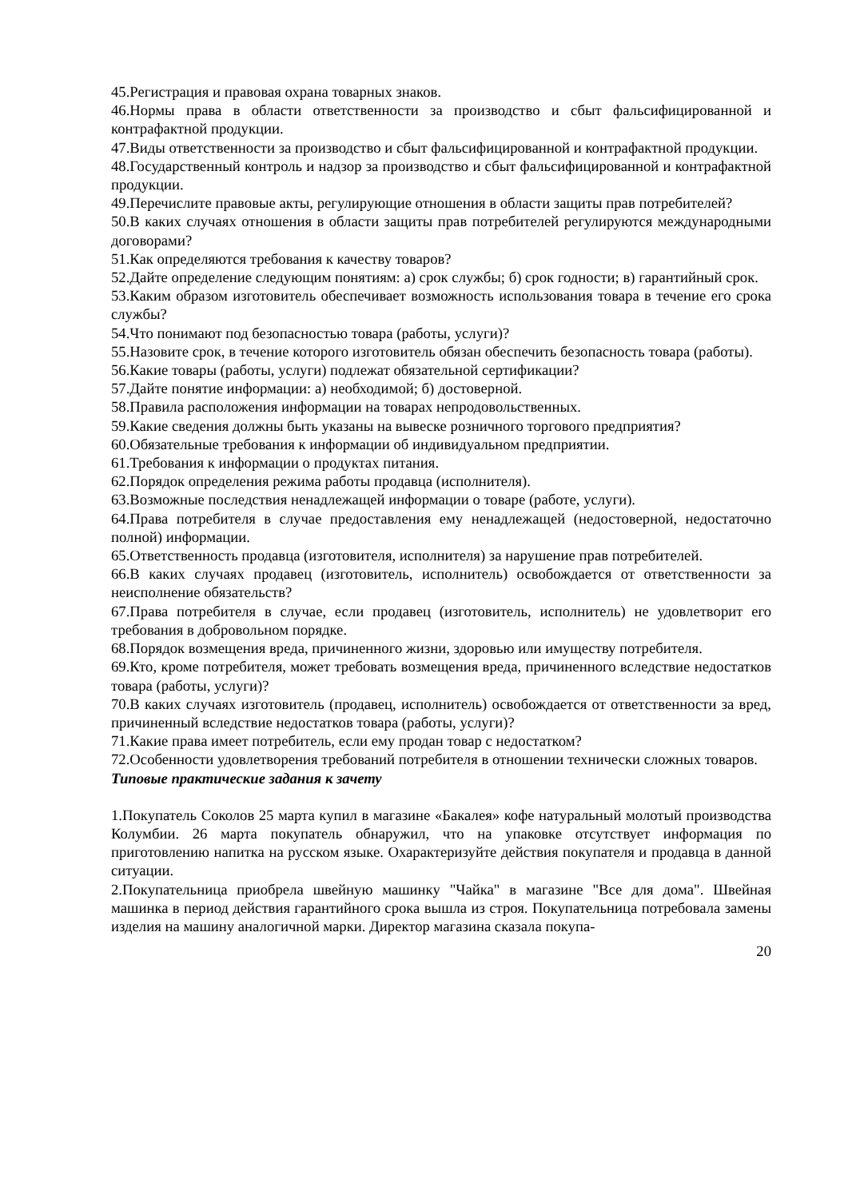45.Регистрация и правовая охрана товарных знаков.
46.Нормы права в области ответственности за производство и сбыт фальсифицированной и контрафактной продукции.
47.Виды ответственности за производство и сбыт фальсифицированной и контрафактной продукции.
48.Государственный контроль и надзор за производство и сбыт фальсифицированной и контрафактной продукции.
49.Перечислите правовые акты, регулирующие отношения в области защиты прав потребителей?
50.В каких случаях отношения в области защиты прав потребителей регулируются международными договорами?
51.Как определяются требования к качеству товаров?
52.Дайте определение следующим понятиям: а) срок службы; б) срок годности; в) гарантийный срок.
53.Каким образом изготовитель обеспечивает возможность использования товара в течение его срока службы?
54.Что понимают под безопасностью товара (работы, услуги)?
55.Назовите срок, в течение которого изготовитель обязан обеспечить безопасность товара (работы).
56.Какие товары (работы, услуги) подлежат обязательной сертификации?
57.Дайте понятие информации: а) необходимой; б) достоверной.
58.Правила расположения информации на товарах непродовольственных.
59.Какие сведения должны быть указаны на вывеске розничного торгового предприятия?
60.Обязательные требования к информации об индивидуальном предприятии.
61.Требования к информации о продуктах питания.
62.Порядок определения режима работы продавца (исполнителя).
63.Возможные последствия ненадлежащей информации о товаре (работе, услуги).
64.Права потребителя в случае предоставления ему ненадлежащей (недостоверной, недостаточно полной) информации.
65.Ответственность продавца (изготовителя, исполнителя) за нарушение прав потребителей.
66.В каких случаях продавец (изготовитель, исполнитель) освобождается от ответственности за неисполнение обязательств?
67.Права потребителя в случае, если продавец (изготовитель, исполнитель) не удовлетворит его требования в добровольном порядке.
68.Порядок возмещения вреда, причиненного жизни, здоровью или имуществу потребителя.
69.Кто, кроме потребителя, может требовать возмещения вреда, причиненного вследствие недостатков товара (работы, услуги)?
70.В каких случаях изготовитель (продавец, исполнитель) освобождается от ответственности за вред, причиненный вследствие недостатков товара (работы, услуги)?
71.Какие права имеет потребитель, если ему продан товар с недостатком?
72.Особенности удовлетворения требований потребителя в отношении технически сложных товаров.
Типовые практические задания к зачету
1.Покупатель Соколов 25 марта купил в магазине «Бакалея» кофе натуральный молотый производства Колумбии. 26 марта покупатель обнаружил, что на упаковке отсутствует информация по приготовлению напитка на русском языке. Охарактеризуйте действия покупателя и продавца в данной ситуации.
2.Покупательница приобрела швейную машинку "Чайка" в магазине "Все для дома". Швейная машинка в период действия гарантийного срока вышла из строя. Покупательница потребовала замены изделия на машину аналогичной марки. Директор магазина сказала покупа-
20